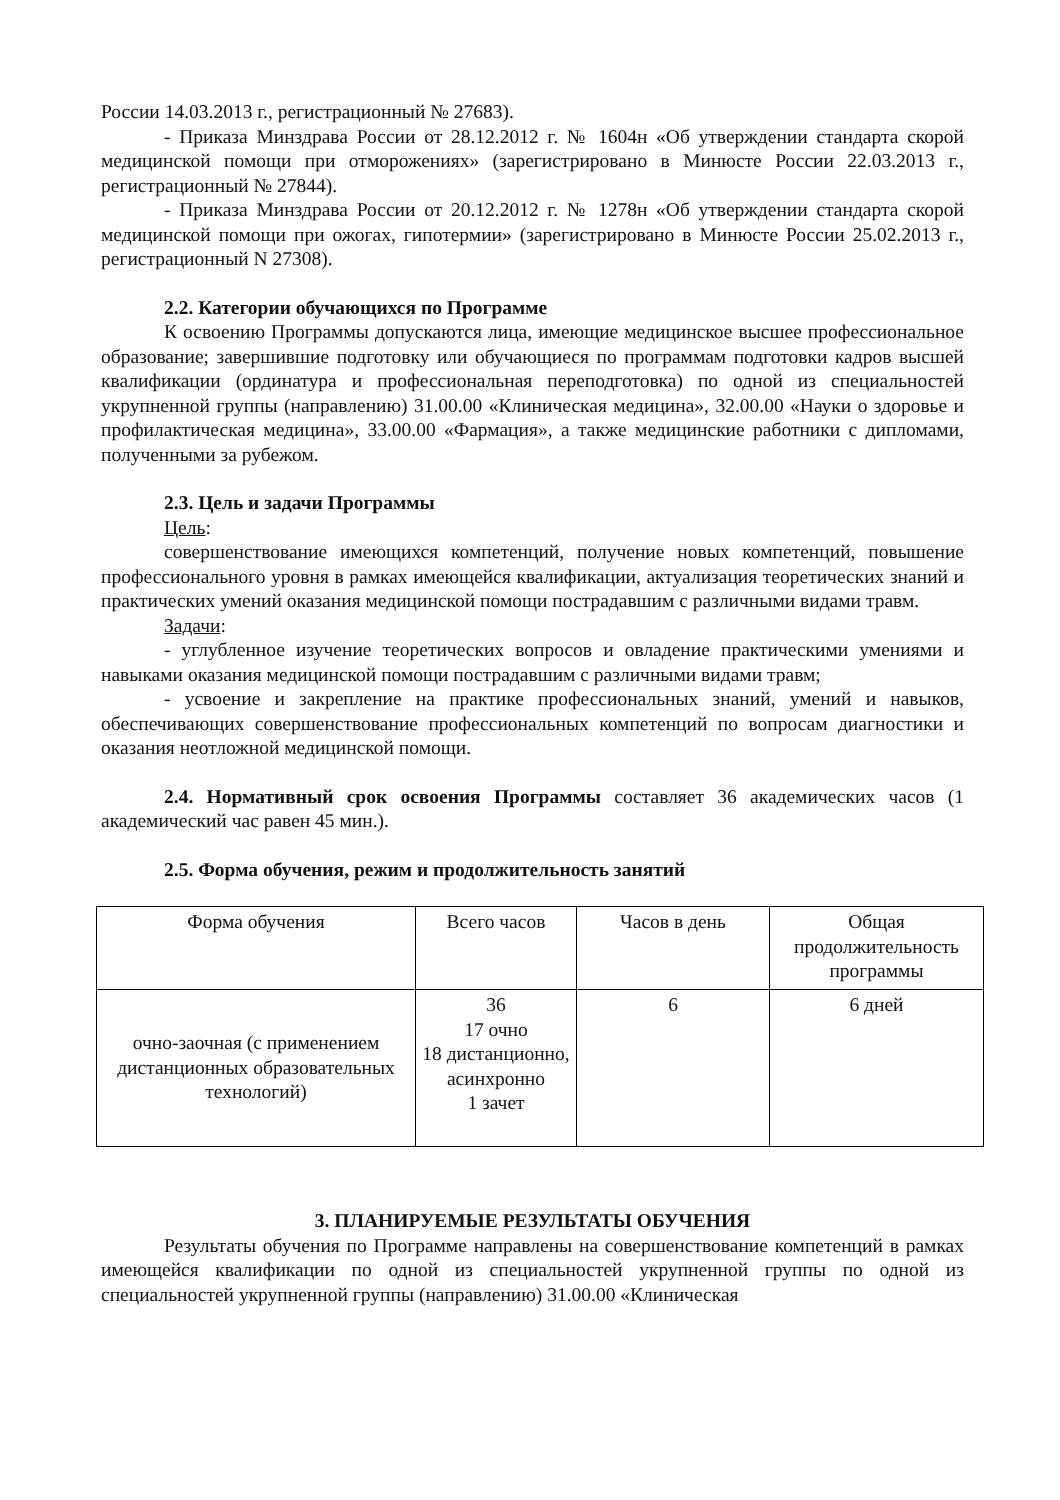России 14.03.2013 г., регистрационный № 27683).
- Приказа Минздрава России от 28.12.2012 г. № 1604н «Об утверждении стандарта скорой медицинской помощи при отморожениях» (зарегистрировано в Минюсте России 22.03.2013 г., регистрационный № 27844).
- Приказа Минздрава России от 20.12.2012 г. № 1278н «Об утверждении стандарта скорой медицинской помощи при ожогах, гипотермии» (зарегистрировано в Минюсте России 25.02.2013 г., регистрационный N 27308).
2.2. Категории обучающихся по Программе
К освоению Программы допускаются лица, имеющие медицинское высшее профессиональное образование; завершившие подготовку или обучающиеся по программам подготовки кадров высшей квалификации (ординатура и профессиональная переподготовка) по одной из специальностей укрупненной группы (направлению) 31.00.00 «Клиническая медицина», 32.00.00 «Науки о здоровье и профилактическая медицина», 33.00.00 «Фармация», а также медицинские работники с дипломами, полученными за рубежом.
2.3. Цель и задачи Программы
Цель:
совершенствование имеющихся компетенций, получение новых компетенций, повышение профессионального уровня в рамках имеющейся квалификации, актуализация теоретических знаний и практических умений оказания медицинской помощи пострадавшим с различными видами травм.
Задачи:
- углубленное изучение теоретических вопросов и овладение практическими умениями и навыками оказания медицинской помощи пострадавшим с различными видами травм;
- усвоение и закрепление на практике профессиональных знаний, умений и навыков, обеспечивающих совершенствование профессиональных компетенций по вопросам диагностики и оказания неотложной медицинской помощи.
2.4. Нормативный срок освоения Программы составляет 36 академических часов (1 академический час равен 45 мин.).
2.5. Форма обучения, режим и продолжительность занятий
| Форма обучения | Всего часов | Часов в день | Общая продолжительность программы |
| очно-заочная (с применением дистанционных образовательных технологий) | 36 17 очно 18 дистанционно, асинхронно 1 зачет | 6 | 6 дней |
3. ПЛАНИРУЕМЫЕ РЕЗУЛЬТАТЫ ОБУЧЕНИЯ
Результаты обучения по Программе направлены на совершенствование компетенций в рамках имеющейся квалификации по одной из специальностей укрупненной группы по одной из специальностей укрупненной группы (направлению) 31.00.00 «Клиническая